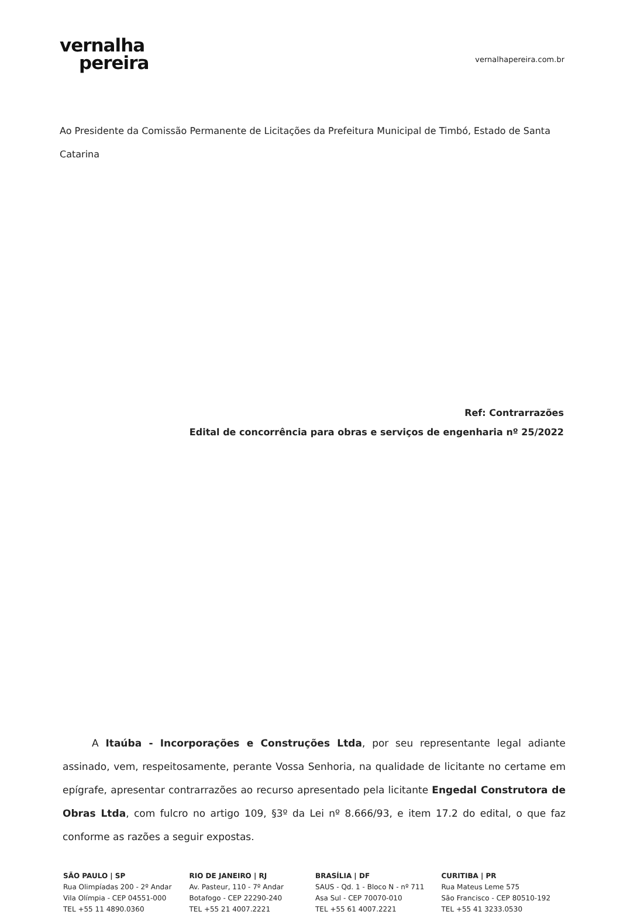vernalha
pereira
vernalhapereira.com.br
Ao Presidente da Comissão Permanente de Licitações da Prefeitura Municipal de Timbó, Estado de Santa Catarina
Ref: Contrarrazões
Edital de concorrência para obras e serviços de engenharia nº 25/2022
A Itaúba - Incorporações e Construções Ltda, por seu representante legal adiante assinado, vem, respeitosamente, perante Vossa Senhoria, na qualidade de licitante no certame em epígrafe, apresentar contrarrazões ao recurso apresentado pela licitante Engedal Construtora de Obras Ltda, com fulcro no artigo 109, §3º da Lei nº 8.666/93, e item 17.2 do edital, o que faz conforme as razões a seguir expostas.
SÃO PAULO | SP
Rua Olimpíadas 200 - 2º Andar
Vila Olímpia - CEP 04551-000
TEL +55 11 4890.0360
RIO DE JANEIRO | RJ
Av. Pasteur, 110 - 7º Andar
Botafogo - CEP 22290-240
TEL +55 21 4007.2221
BRASÍLIA | DF
SAUS - Qd. 1 - Bloco N - nº 711
Asa Sul - CEP 70070-010
TEL +55 61 4007.2221
CURITIBA | PR
Rua Mateus Leme 575
São Francisco - CEP 80510-192
TEL +55 41 3233.0530